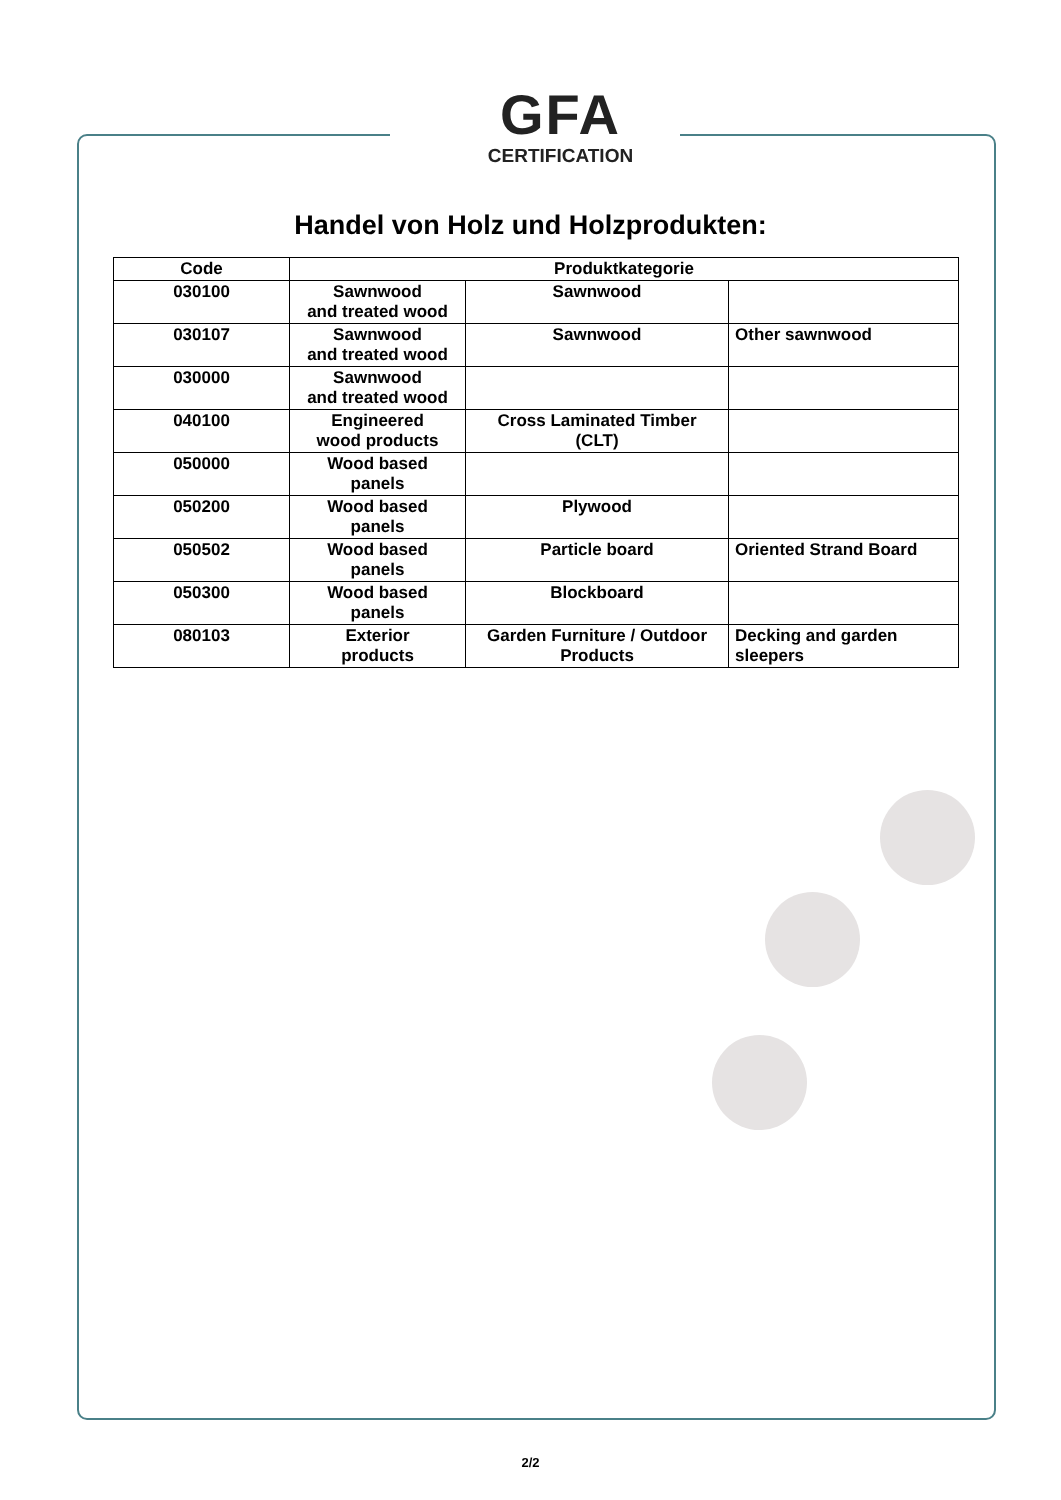GFA
CERTIFICATION
Handel von Holz und Holzprodukten:
| Code | Produktkategorie | | |
| --- | --- | --- | --- |
| 030100 | Sawnwood and treated wood | Sawnwood | |
| 030107 | Sawnwood and treated wood | Sawnwood | Other sawnwood |
| 030000 | Sawnwood and treated wood | | |
| 040100 | Engineered wood products | Cross Laminated Timber (CLT) | |
| 050000 | Wood based panels | | |
| 050200 | Wood based panels | Plywood | |
| 050502 | Wood based panels | Particle board | Oriented Strand Board |
| 050300 | Wood based panels | Blockboard | |
| 080103 | Exterior products | Garden Furniture / Outdoor Products | Decking and garden sleepers |
2/2